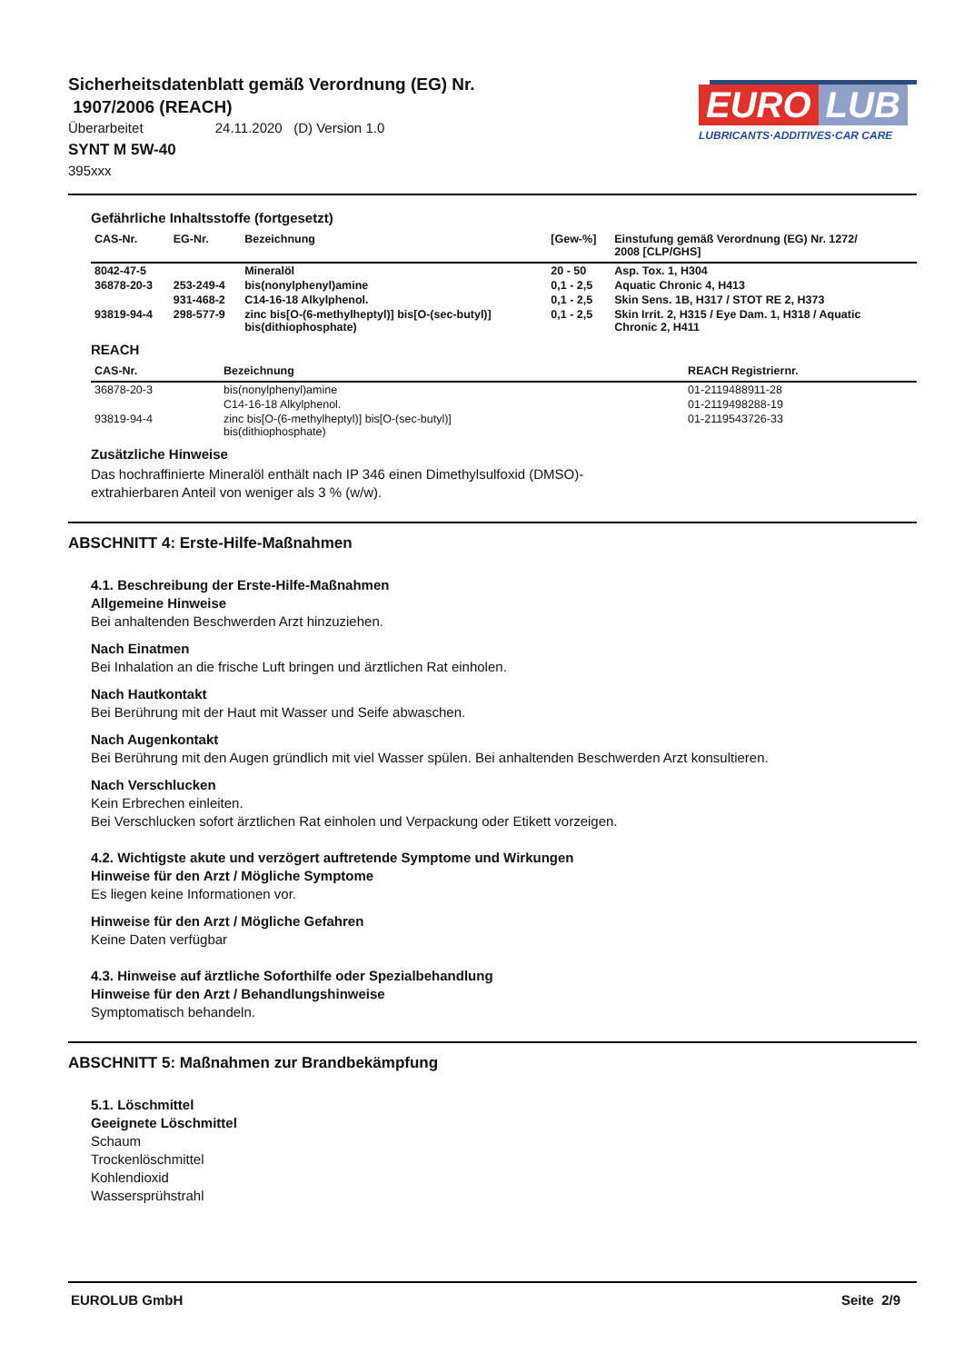Sicherheitsdatenblatt gemäß Verordnung (EG) Nr.
1907/2006 (REACH)
Überarbeitet 24.11.2020 (D) Version 1.0
SYNT M 5W-40
395xxx
EURO LUB
LUBRICANTS·ADDITIVES·CAR CARE
Gefährliche Inhaltsstoffe (fortgesetzt)
| CAS-Nr. | EG-Nr. | Bezeichnung | [Gew-%] | Einstufung gemäß Verordnung (EG) Nr. 1272/ 2008 [CLP/GHS] |
| --- | --- | --- | --- | --- |
| 8042-47-5 | | Mineralöl | 20 - 50 | Asp. Tox. 1, H304 |
| 36878-20-3 | 253-249-4 | bis(nonylphenyl)amine | 0,1 - 2,5 | Aquatic Chronic 4, H413 |
| | 931-468-2 | C14-16-18 Alkylphenol. | 0,1 - 2,5 | Skin Sens. 1B, H317 / STOT RE 2, H373 |
| 93819-94-4 | 298-577-9 | zinc bis[O-(6-methylheptyl)] bis[O-(sec-butyl)] bis(dithiophosphate) | 0,1 - 2,5 | Skin Irrit. 2, H315 / Eye Dam. 1, H318 / Aquatic Chronic 2, H411 |
REACH
| CAS-Nr. | Bezeichnung | REACH Registriernr. |
| --- | --- | --- |
| 36878-20-3 | bis(nonylphenyl)amine | 01-2119488911-28 |
| | C14-16-18 Alkylphenol. | 01-2119498288-19 |
| 93819-94-4 | zinc bis[O-(6-methylheptyl)] bis[O-(sec-butyl)] bis(dithiophosphate) | 01-2119543726-33 |
Zusätzliche Hinweise
Das hochraffinierte Mineralöl enthält nach IP 346 einen Dimethylsulfoxid (DMSO)-
extrahierbaren Anteil von weniger als 3 % (w/w).
ABSCHNITT 4: Erste-Hilfe-Maßnahmen
4.1. Beschreibung der Erste-Hilfe-Maßnahmen
Allgemeine Hinweise
Bei anhaltenden Beschwerden Arzt hinzuziehen.
Nach Einatmen
Bei Inhalation an die frische Luft bringen und ärztlichen Rat einholen.
Nach Hautkontakt
Bei Berührung mit der Haut mit Wasser und Seife abwaschen.
Nach Augenkontakt
Bei Berührung mit den Augen gründlich mit viel Wasser spülen. Bei anhaltenden Beschwerden Arzt konsultieren.
Nach Verschlucken
Kein Erbrechen einleiten.
Bei Verschlucken sofort ärztlichen Rat einholen und Verpackung oder Etikett vorzeigen.
4.2. Wichtigste akute und verzögert auftretende Symptome und Wirkungen
Hinweise für den Arzt / Mögliche Symptome
Es liegen keine Informationen vor.
Hinweise für den Arzt / Mögliche Gefahren
Keine Daten verfügbar
4.3. Hinweise auf ärztliche Soforthilfe oder Spezialbehandlung
Hinweise für den Arzt / Behandlungshinweise
Symptomatisch behandeln.
ABSCHNITT 5: Maßnahmen zur Brandbekämpfung
5.1. Löschmittel
Geeignete Löschmittel
Schaum
Trockenlöschmittel
Kohlendioxid
Wassersprühstrahl
EUROLUB GmbH Seite 2/9